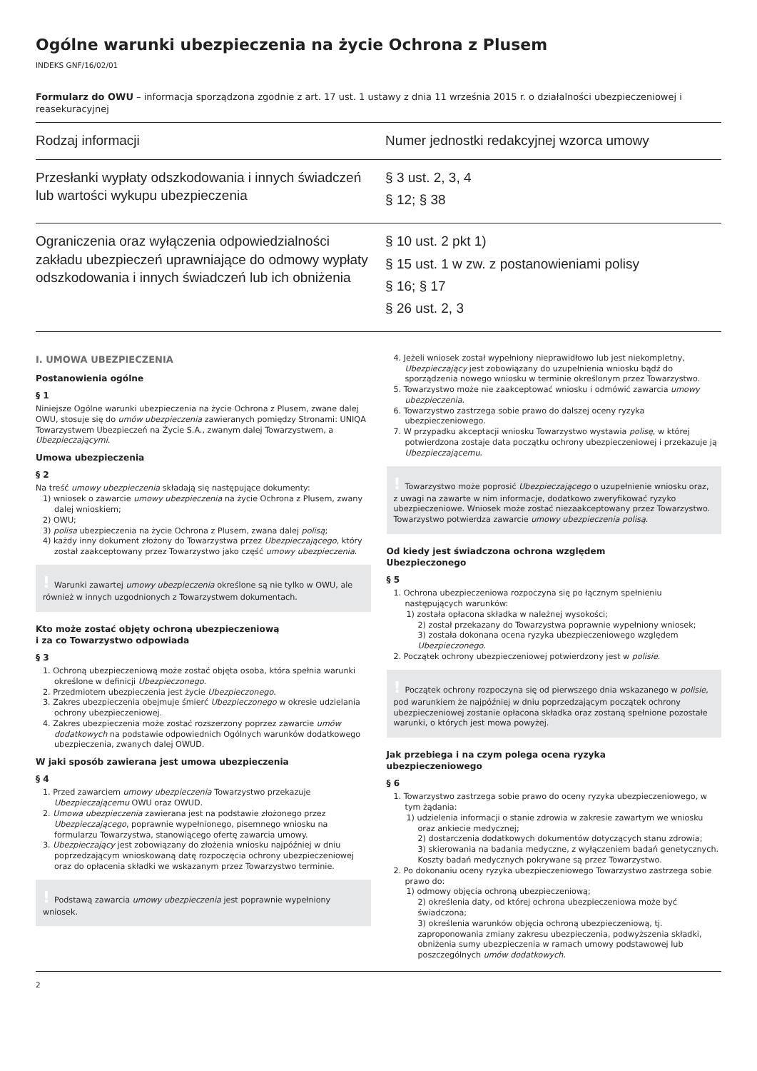Ogólne warunki ubezpieczenia na życie Ochrona z Plusem
INDEKS GNF/16/02/01
Formularz do OWU – informacja sporządzona zgodnie z art. 17 ust. 1 ustawy z dnia 11 września 2015 r. o działalności ubezpieczeniowej i reasekuracyjnej
| Rodzaj informacji | Numer jednostki redakcyjnej wzorca umowy |
| --- | --- |
| Przesłanki wypłaty odszkodowania i innych świadczeń lub wartości wykupu ubezpieczenia | § 3 ust. 2, 3, 4 § 12; § 38 |
| Ograniczenia oraz wyłączenia odpowiedzialności zakładu ubezpieczeń uprawniające do odmowy wypłaty odszkodowania i innych świadczeń lub ich obniżenia | § 10 ust. 2 pkt 1) § 15 ust. 1 w zw. z postanowieniami polisy § 16; § 17 § 26 ust. 2, 3 |
I. UMOWA UBEZPIECZENIA
Postanowienia ogólne
§ 1
Niniejsze Ogólne warunki ubezpieczenia na życie Ochrona z Plusem, zwane dalej OWU, stosuje się do umów ubezpieczenia zawieranych pomiędzy Stronami: UNIQA Towarzystwem Ubezpieczeń na Życie S.A., zwanym dalej Towarzystwem, a Ubezpieczającymi.
Umowa ubezpieczenia
§ 2
Na treść umowy ubezpieczenia składają się następujące dokumenty:
1) wniosek o zawarcie umowy ubezpieczenia na życie Ochrona z Plusem, zwany dalej wnioskiem;
2) OWU;
3) polisa ubezpieczenia na życie Ochrona z Plusem, zwana dalej polisą;
4) każdy inny dokument złożony do Towarzystwa przez Ubezpieczającego, który został zaakceptowany przez Towarzystwo jako część umowy ubezpieczenia.
! Warunki zawartej umowy ubezpieczenia określone są nie tylko w OWU, ale również w innych uzgodnionych z Towarzystwem dokumentach.
Kto może zostać objęty ochroną ubezpieczeniową
i za co Towarzystwo odpowiada
§ 3
1. Ochroną ubezpieczeniową może zostać objęta osoba, która spełnia warunki określone w definicji Ubezpieczonego.
2. Przedmiotem ubezpieczenia jest życie Ubezpieczonego.
3. Zakres ubezpieczenia obejmuje śmierć Ubezpieczonego w okresie udzielania ochrony ubezpieczeniowej.
4. Zakres ubezpieczenia może zostać rozszerzony poprzez zawarcie umów dodatkowych na podstawie odpowiednich Ogólnych warunków dodatkowego ubezpieczenia, zwanych dalej OWUD.
W jaki sposób zawierana jest umowa ubezpieczenia
§ 4
1. Przed zawarciem umowy ubezpieczenia Towarzystwo przekazuje Ubezpieczającemu OWU oraz OWUD.
2. Umowa ubezpieczenia zawierana jest na podstawie złożonego przez Ubezpieczającego, poprawnie wypełnionego, pisemnego wniosku na formularzu Towarzystwa, stanowiącego ofertę zawarcia umowy.
3. Ubezpieczający jest zobowiązany do złożenia wniosku najpóźniej w dniu poprzedzającym wnioskowaną datę rozpoczęcia ochrony ubezpieczeniowej oraz do opłacenia składki we wskazanym przez Towarzystwo terminie.
! Podstawą zawarcia umowy ubezpieczenia jest poprawnie wypełniony wniosek.
4. Jeżeli wniosek został wypełniony nieprawidłowo lub jest niekompletny, Ubezpieczający jest zobowiązany do uzupełnienia wniosku bądź do sporządzenia nowego wniosku w terminie określonym przez Towarzystwo.
5. Towarzystwo może nie zaakceptować wniosku i odmówić zawarcia umowy ubezpieczenia.
6. Towarzystwo zastrzega sobie prawo do dalszej oceny ryzyka ubezpieczeniowego.
7. W przypadku akceptacji wniosku Towarzystwo wystawia polisę, w której potwierdzona zostaje data początku ochrony ubezpieczeniowej i przekazuje ją Ubezpieczającemu.
! Towarzystwo może poprosić Ubezpieczającego o uzupełnienie wniosku oraz, z uwagi na zawarte w nim informacje, dodatkowo zweryfikować ryzyko ubezpieczeniowe. Wniosek może zostać niezaakceptowany przez Towarzystwo.
Towarzystwo potwierdza zawarcie umowy ubezpieczenia polisą.
Od kiedy jest świadczona ochrona względem
Ubezpieczonego
§ 5
1. Ochrona ubezpieczeniowa rozpoczyna się po łącznym spełnieniu następujących warunków:
1) została opłacona składka w należnej wysokości;
2) został przekazany do Towarzystwa poprawnie wypełniony wniosek;
3) została dokonana ocena ryzyka ubezpieczeniowego względem Ubezpieczonego.
2. Początek ochrony ubezpieczeniowej potwierdzony jest w polisie.
! Początek ochrony rozpoczyna się od pierwszego dnia wskazanego w polisie, pod warunkiem że najpóźniej w dniu poprzedzającym początek ochrony ubezpieczeniowej zostanie opłacona składka oraz zostaną spełnione pozostałe warunki, o których jest mowa powyżej.
Jak przebiega i na czym polega ocena ryzyka
ubezpieczeniowego
§ 6
1. Towarzystwo zastrzega sobie prawo do oceny ryzyka ubezpieczeniowego, w tym żądania:
1) udzielenia informacji o stanie zdrowia w zakresie zawartym we wniosku oraz ankiecie medycznej;
2) dostarczenia dodatkowych dokumentów dotyczących stanu zdrowia;
3) skierowania na badania medyczne, z wyłączeniem badań genetycznych. Koszty badań medycznych pokrywane są przez Towarzystwo.
2. Po dokonaniu oceny ryzyka ubezpieczeniowego Towarzystwo zastrzega sobie prawo do:
1) odmowy objęcia ochroną ubezpieczeniową;
2) określenia daty, od której ochrona ubezpieczeniowa może być świadczona;
3) określenia warunków objęcia ochroną ubezpieczeniową, tj. zaproponowania zmiany zakresu ubezpieczenia, podwyższenia składki, obniżenia sumy ubezpieczenia w ramach umowy podstawowej lub poszczególnych umów dodatkowych.
2